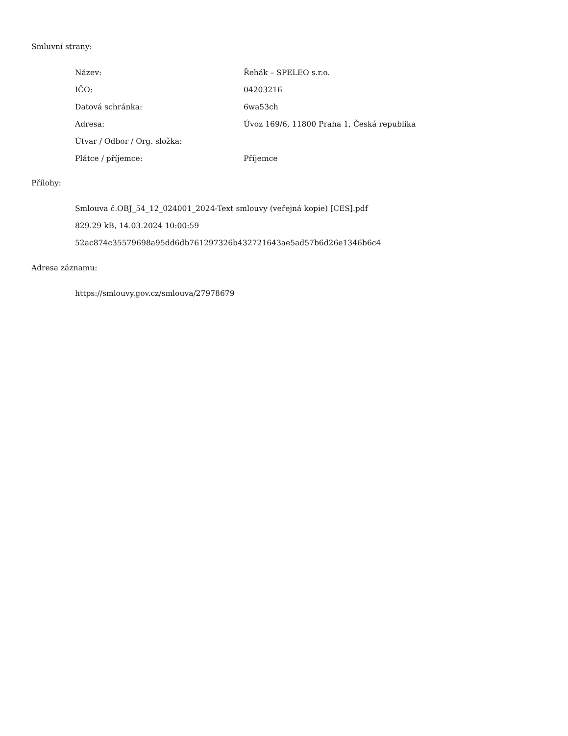Smluvní strany:
| Název: | Řehák – SPELEO s.r.o. |
| IČO: | 04203216 |
| Datová schránka: | 6wa53ch |
| Adresa: | Úvoz 169/6, 11800 Praha 1, Česká republika |
| Útvar / Odbor / Org. složka: | |
| Plátce / příjemce: | Příjemce |
Přílohy:
Smlouva č.OBJ_54_12_024001_2024-Text smlouvy (veřejná kopie) [CES].pdf
829.29 kB, 14.03.2024 10:00:59
52ac874c35579698a95dd6db761297326b432721643ae5ad57b6d26e1346b6c4
Adresa záznamu:
https://smlouvy.gov.cz/smlouva/27978679